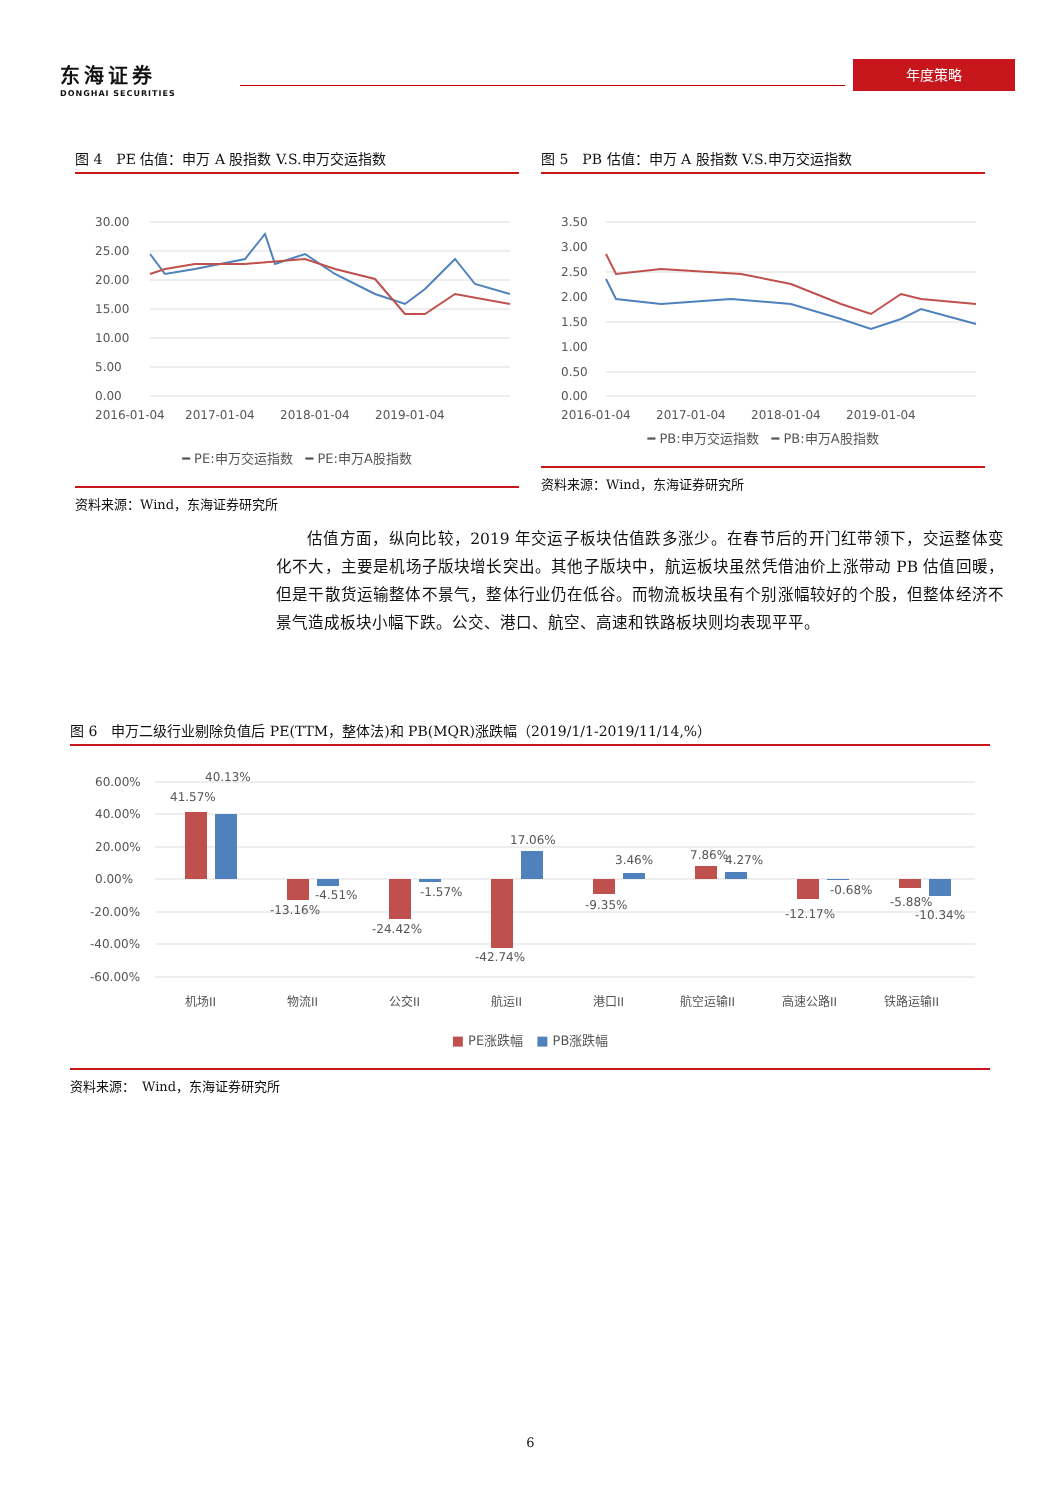东海证券
DONGHAI SECURITIES
年度策略
图 4　PE 估值：申万 A 股指数 V.S.申万交运指数
30.00
25.00
20.00
15.00
10.00
5.00
0.00
2016-01-04
2017-01-04
2018-01-04
2019-01-04
━ PE:申万交运指数　━ PE:申万A股指数
资料来源：Wind，东海证券研究所
图 5　PB 估值：申万 A 股指数 V.S.申万交运指数
3.50
3.00
2.50
2.00
1.50
1.00
0.50
0.00
2016-01-04
2017-01-04
2018-01-04
2019-01-04
━ PB:申万交运指数　━ PB:申万A股指数
资料来源：Wind，东海证券研究所
估值方面，纵向比较，2019 年交运子板块估值跌多涨少。在春节后的开门红带领下，交运整体变化不大，主要是机场子版块增长突出。其他子版块中，航运板块虽然凭借油价上涨带动 PB 估值回暖，但是干散货运输整体不景气，整体行业仍在低谷。而物流板块虽有个别涨幅较好的个股，但整体经济不景气造成板块小幅下跌。公交、港口、航空、高速和铁路板块则均表现平平。
图 6　申万二级行业剔除负值后 PE(TTM，整体法)和 PB(MQR)涨跌幅（2019/1/1-2019/11/14,%）
60.00%
40.00%
20.00%
0.00%
-20.00%
-40.00%
-60.00%
41.57%
40.13%
-13.16%
-4.51%
-24.42%
-1.57%
-42.74%
17.06%
-9.35%
3.46%
7.86%
4.27%
-12.17%
-0.68%
-5.88%
-10.34%
机场II
物流II
公交II
航运II
港口II
航空运输II
高速公路II
铁路运输II
■ PE涨跌幅　■ PB涨跌幅
资料来源：　Wind，东海证券研究所
6